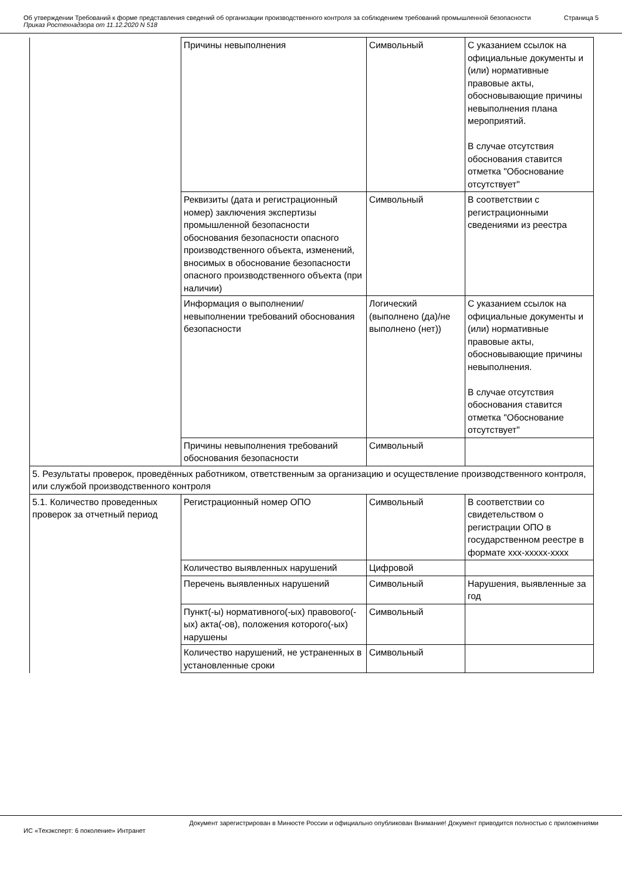Об утверждении Требований к форме представления сведений об организации производственного контроля за соблюдением требований промышленной безопасности
Приказ Ростехнадзора от 11.12.2020 N 518
Страница 5
| | Причины невыполнения | Символьный | С указанием ссылок на официальные документы и (или) нормативные правовые акты, обосновывающие причины невыполнения плана мероприятий. В случае отсутствия обоснования ставится отметка "Обоснование отсутствует" |
| | Реквизиты (дата и регистрационный номер) заключения экспертизы промышленной безопасности обоснования безопасности опасного производственного объекта, изменений, вносимых в обоснование безопасности опасного производственного объекта (при наличии) | Символьный | В соответствии с регистрационными сведениями из реестра |
| | Информация о выполнении/невыполнении требований обоснования безопасности | Логический (выполнено (да)/не выполнено (нет)) | С указанием ссылок на официальные документы и (или) нормативные правовые акты, обосновывающие причины невыполнения. В случае отсутствия обоснования ставится отметка "Обоснование отсутствует" |
| | Причины невыполнения требований обоснования безопасности | Символьный | |
| 5. Результаты проверок, проведённых работником, ответственным за организацию и осуществление производственного контроля, или службой производственного контроля | | | |
| 5.1. Количество проведенных проверок за отчетный период | Регистрационный номер ОПО | Символьный | В соответствии со свидетельством о регистрации ОПО в государственном реестре в формате ххх-ххххх-хххх |
| | Количество выявленных нарушений | Цифровой | |
| | Перечень выявленных нарушений | Символьный | Нарушения, выявленные за год |
| | Пункт(-ы) нормативного(-ых) правового(-ых) акта(-ов), положения которого(-ых) нарушены | Символьный | |
| | Количество нарушений, не устраненных в установленные сроки | Символьный | |
Документ зарегистрирован в Минюсте России и официально опубликован Внимание! Документ приводится полностью с приложениями
ИС «Техэксперт: 6 поколение» Интранет